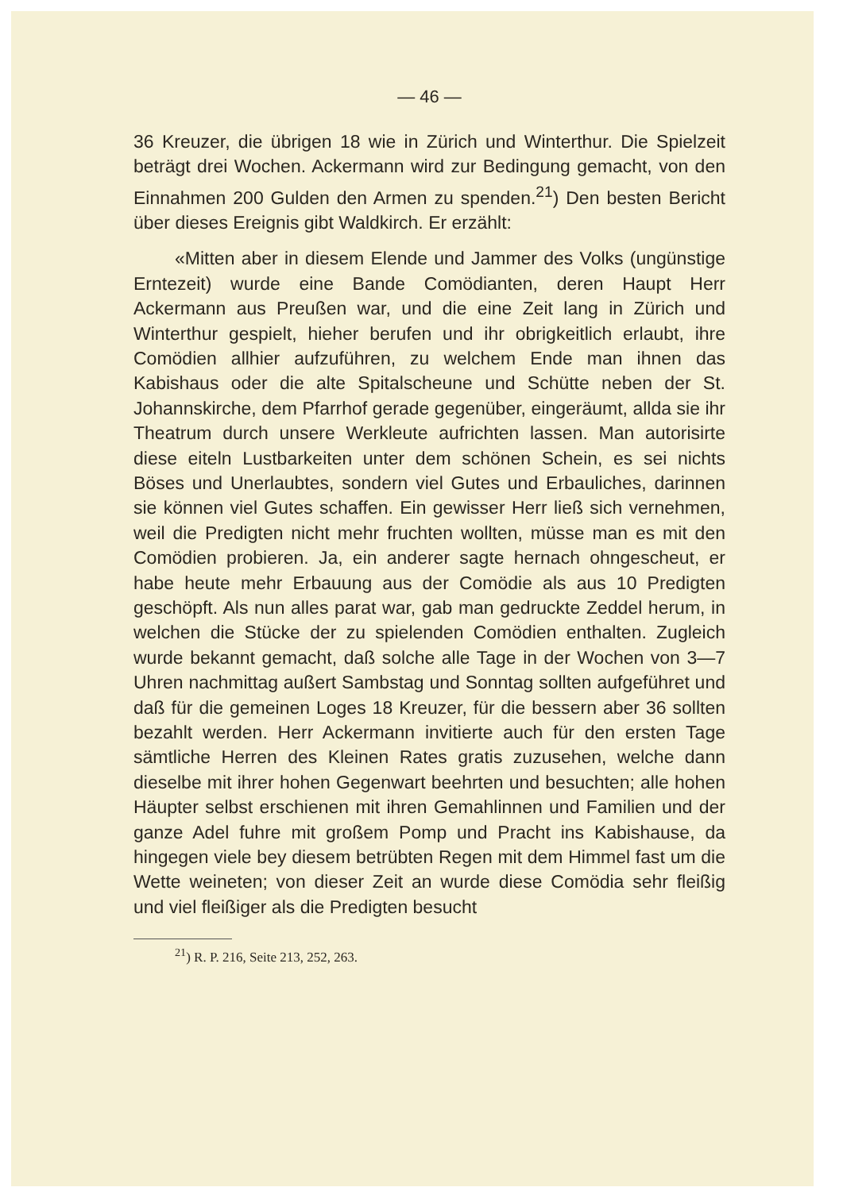— 46 —
36 Kreuzer, die übrigen 18 wie in Zürich und Winterthur. Die Spielzeit beträgt drei Wochen. Ackermann wird zur Bedingung gemacht, von den Einnahmen 200 Gulden den Armen zu spenden.<sup>21</sup>) Den besten Bericht über dieses Ereignis gibt Waldkirch. Er erzählt:
«Mitten aber in diesem Elende und Jammer des Volks (ungünstige Erntezeit) wurde eine Bande Comödianten, deren Haupt Herr Ackermann aus Preußen war, und die eine Zeit lang in Zürich und Winterthur gespielt, hieher berufen und ihr obrigkeitlich erlaubt, ihre Comödien allhier aufzuführen, zu welchem Ende man ihnen das Kabishaus oder die alte Spitalscheune und Schütte neben der St. Johannskirche, dem Pfarrhof gerade gegenüber, eingeräumt, allda sie ihr Theatrum durch unsere Werkleute aufrichten lassen. Man autorisirte diese eiteln Lustbarkeiten unter dem schönen Schein, es sei nichts Böses und Unerlaubtes, sondern viel Gutes und Erbauliches, darinnen sie können viel Gutes schaffen. Ein gewisser Herr ließ sich vernehmen, weil die Predigten nicht mehr fruchten wollten, müsse man es mit den Comödien probieren. Ja, ein anderer sagte hernach ohngescheut, er habe heute mehr Erbauung aus der Comödie als aus 10 Predigten geschöpft. Als nun alles parat war, gab man gedruckte Zeddel herum, in welchen die Stücke der zu spielenden Comödien enthalten. Zugleich wurde bekannt gemacht, daß solche alle Tage in der Wochen von 3—7 Uhren nachmittag außert Sambstag und Sonntag sollten aufgeführet und daß für die gemeinen Loges 18 Kreuzer, für die bessern aber 36 sollten bezahlt werden. Herr Ackermann invitierte auch für den ersten Tage sämtliche Herren des Kleinen Rates gratis zuzusehen, welche dann dieselbe mit ihrer hohen Gegenwart beehrten und besuchten; alle hohen Häupter selbst erschienen mit ihren Gemahlinnen und Familien und der ganze Adel fuhre mit großem Pomp und Pracht ins Kabishause, da hingegen viele bey diesem betrübten Regen mit dem Himmel fast um die Wette weineten; von dieser Zeit an wurde diese Comödia sehr fleißig und viel fleißiger als die Predigten besucht
<sup>21</sup>) R. P. 216, Seite 213, 252, 263.